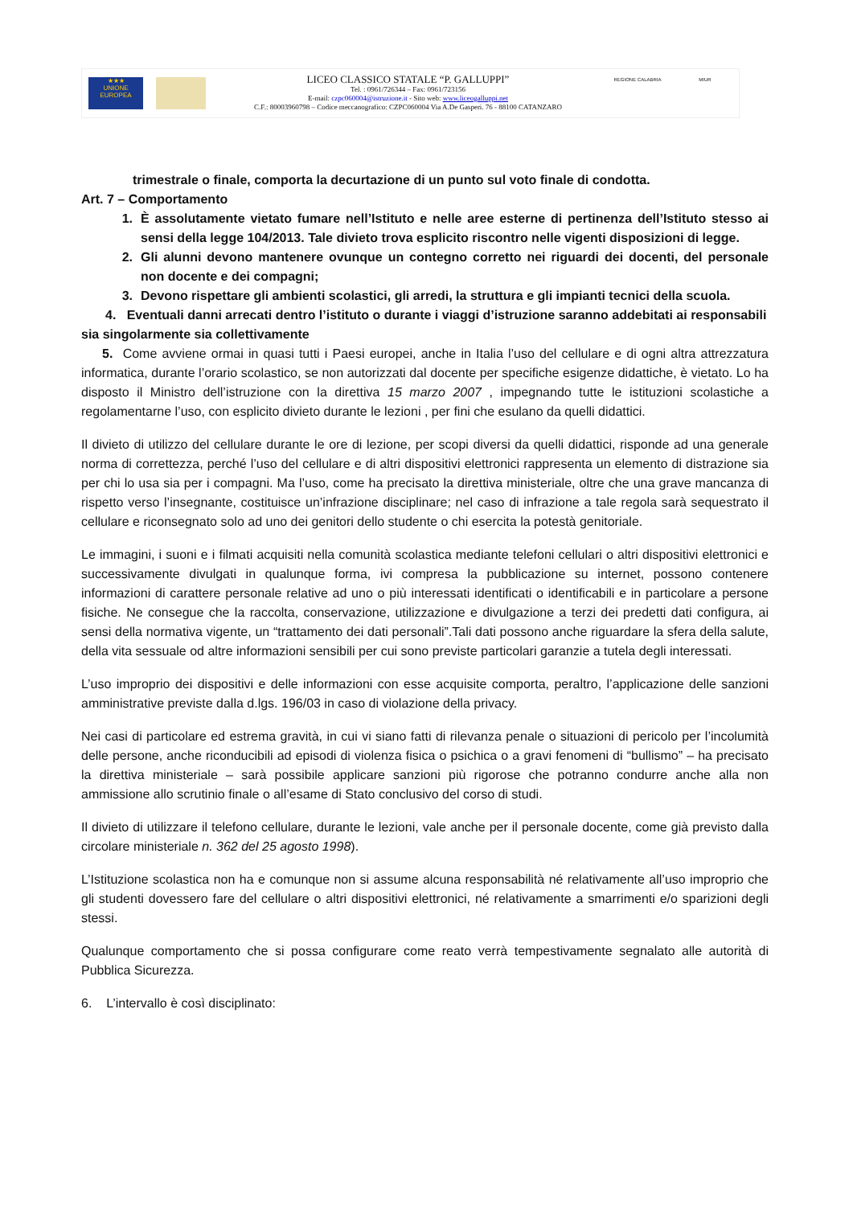★★★
UNIONE EUROPEA
LICEO CLASSICO STATALE “P. GALLUPPI”
Tel. : 0961/726344 – Fax: 0961/723156
E-mail: czpc060004@istruzione.it - Sito web: www.liceogalluppi.net
C.F.: 80003960798 – Codice meccanografico: CZPC060004 Via A.De Gasperi. 76 - 88100 CATANZARO
REGIONE CALABRIA MIUR
trimestrale o finale, comporta la decurtazione di un punto sul voto finale di condotta.
Art. 7 – Comportamento
1. È assolutamente vietato fumare nell’Istituto e nelle aree esterne di pertinenza dell’Istituto stesso ai sensi della legge 104/2013. Tale divieto trova esplicito riscontro nelle vigenti disposizioni di legge.
2. Gli alunni devono mantenere ovunque un contegno corretto nei riguardi dei docenti, del personale non docente e dei compagni;
3. Devono rispettare gli ambienti scolastici, gli arredi, la struttura e gli impianti tecnici della scuola.
4. Eventuali danni arrecati dentro l’istituto o durante i viaggi d’istruzione saranno addebitati ai responsabili sia singolarmente sia collettivamente
5. Come avviene ormai in quasi tutti i Paesi europei, anche in Italia l’uso del cellulare e di ogni altra attrezzatura informatica, durante l’orario scolastico, se non autorizzati dal docente per specifiche esigenze didattiche, è vietato. Lo ha disposto il Ministro dell’istruzione con la direttiva 15 marzo 2007 , impegnando tutte le istituzioni scolastiche a regolamentarne l’uso, con esplicito divieto durante le lezioni , per fini che esulano da quelli didattici.
Il divieto di utilizzo del cellulare durante le ore di lezione, per scopi diversi da quelli didattici, risponde ad una generale norma di correttezza, perché l’uso del cellulare e di altri dispositivi elettronici rappresenta un elemento di distrazione sia per chi lo usa sia per i compagni. Ma l’uso, come ha precisato la direttiva ministeriale, oltre che una grave mancanza di rispetto verso l’insegnante, costituisce un’infrazione disciplinare; nel caso di infrazione a tale regola sarà sequestrato il cellulare e riconsegnato solo ad uno dei genitori dello studente o chi esercita la potestà genitoriale.
Le immagini, i suoni e i filmati acquisiti nella comunità scolastica mediante telefoni cellulari o altri dispositivi elettronici e successivamente divulgati in qualunque forma, ivi compresa la pubblicazione su internet, possono contenere informazioni di carattere personale relative ad uno o più interessati identificati o identificabili e in particolare a persone fisiche. Ne consegue che la raccolta, conservazione, utilizzazione e divulgazione a terzi dei predetti dati configura, ai sensi della normativa vigente, un “trattamento dei dati personali”.Tali dati possono anche riguardare la sfera della salute, della vita sessuale od altre informazioni sensibili per cui sono previste particolari garanzie a tutela degli interessati.
L’uso improprio dei dispositivi e delle informazioni con esse acquisite comporta, peraltro, l’applicazione delle sanzioni amministrative previste dalla d.lgs. 196/03 in caso di violazione della privacy.
Nei casi di particolare ed estrema gravità, in cui vi siano fatti di rilevanza penale o situazioni di pericolo per l’incolumità delle persone, anche riconducibili ad episodi di violenza fisica o psichica o a gravi fenomeni di “bullismo” – ha precisato la direttiva ministeriale – sarà possibile applicare sanzioni più rigorose che potranno condurre anche alla non ammissione allo scrutinio finale o all’esame di Stato conclusivo del corso di studi.
Il divieto di utilizzare il telefono cellulare, durante le lezioni, vale anche per il personale docente, come già previsto dalla circolare ministeriale n. 362 del 25 agosto 1998).
L’Istituzione scolastica non ha e comunque non si assume alcuna responsabilità né relativamente all’uso improprio che gli studenti dovessero fare del cellulare o altri dispositivi elettronici, né relativamente a smarrimenti e/o sparizioni degli stessi.
Qualunque comportamento che si possa configurare come reato verrà tempestivamente segnalato alle autorità di Pubblica Sicurezza.
6. L’intervallo è così disciplinato: